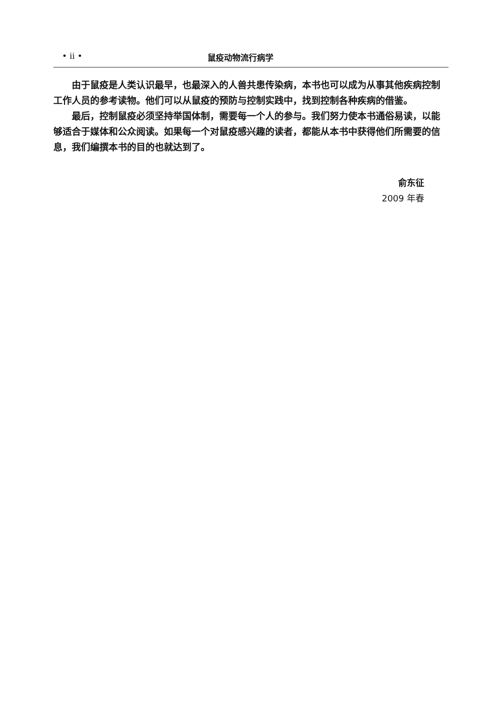• ii • 鼠疫动物流行病学
由于鼠疫是人类认识最早，也最深入的人兽共患传染病，本书也可以成为从事其他疾病控制工作人员的参考读物。他们可以从鼠疫的预防与控制实践中，找到控制各种疾病的借鉴。
最后，控制鼠疫必须坚持举国体制，需要每一个人的参与。我们努力使本书通俗易读，以能够适合于媒体和公众阅读。如果每一个对鼠疫感兴趣的读者，都能从本书中获得他们所需要的信息，我们编撰本书的目的也就达到了。
俞东征
2009 年春